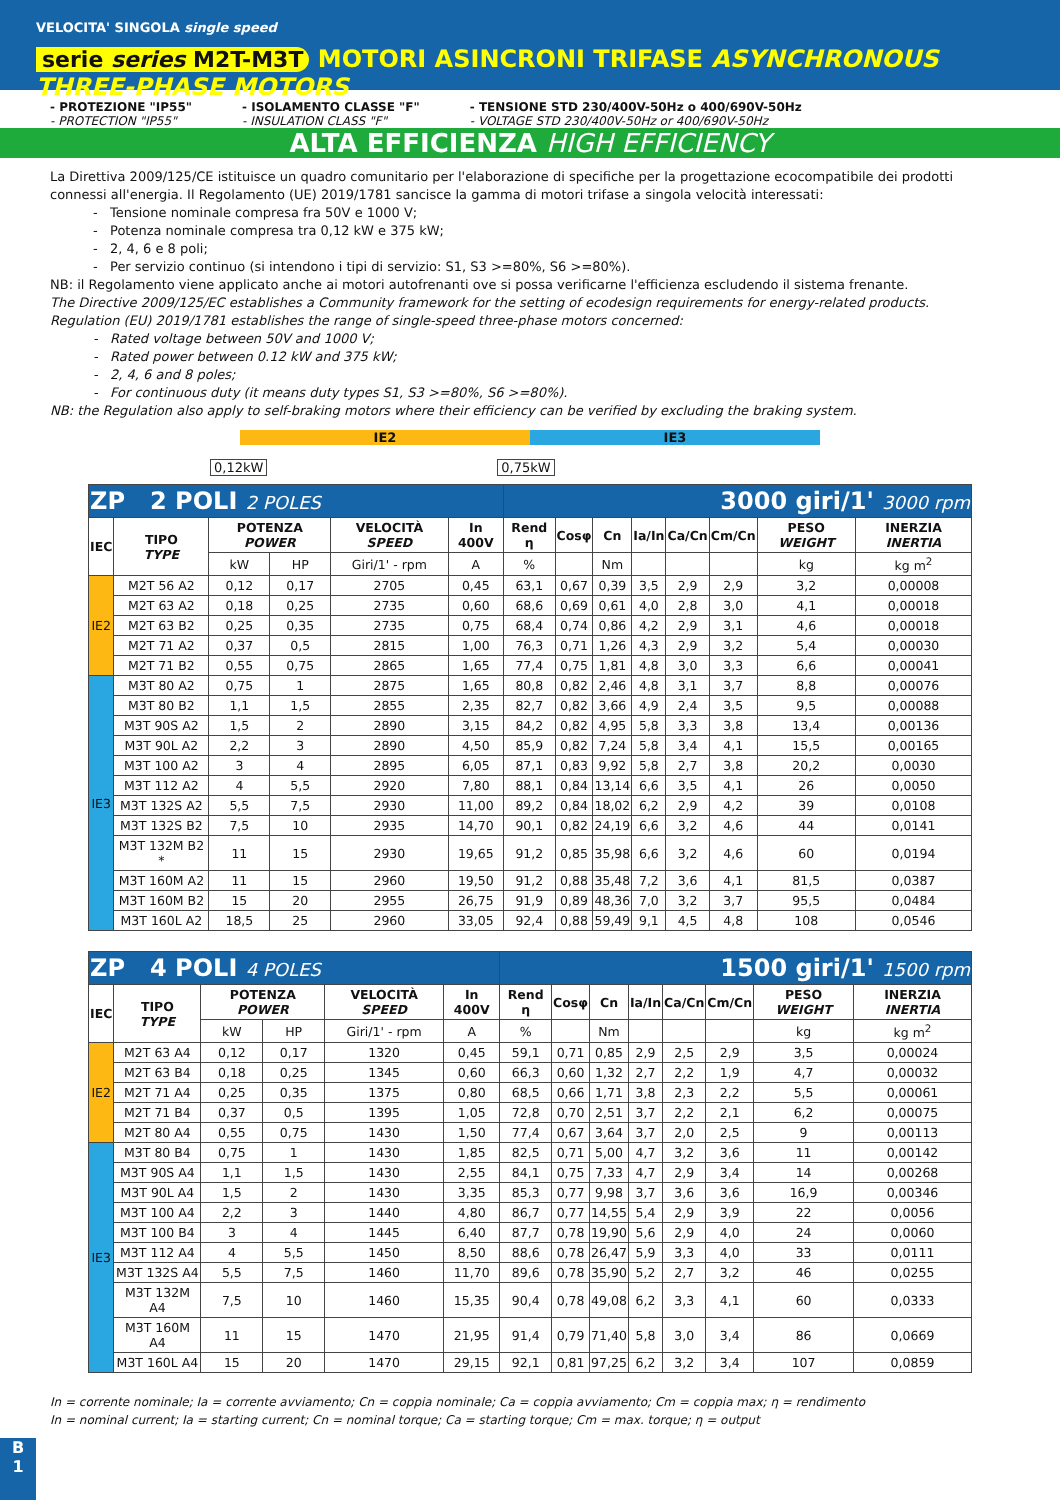VELOCITA' SINGOLA single speed
serie series M2T-M3T MOTORI ASINCRONI TRIFASE ASYNCHRONOUS THREE-PHASE MOTORS
- PROTEZIONE "IP55"
- PROTECTION "IP55"
- ISOLAMENTO CLASSE "F"
- INSULATION CLASS "F"
- TENSIONE STD 230/400V-50Hz o 400/690V-50Hz
- VOLTAGE STD 230/400V-50Hz or 400/690V-50Hz
ALTA EFFICIENZA HIGH EFFICIENCY
La Direttiva 2009/125/CE istituisce un quadro comunitario per l'elaborazione di specifiche per la progettazione ecocompatibile dei prodotti connessi all'energia. Il Regolamento (UE) 2019/1781 sancisce la gamma di motori trifase a singola velocità interessati:
Tensione nominale compresa fra 50V e 1000 V;
Potenza nominale compresa tra 0,12 kW e 375 kW;
2, 4, 6 e 8 poli;
Per servizio continuo (si intendono i tipi di servizio: S1, S3 >=80%, S6 >=80%).
NB: il Regolamento viene applicato anche ai motori autofrenanti ove si possa verificarne l'efficienza escludendo il sistema frenante.
The Directive 2009/125/EC establishes a Community framework for the setting of ecodesign requirements for energy-related products.
Regulation (EU) 2019/1781 establishes the range of single-speed three-phase motors concerned:
Rated voltage between 50V and 1000 V;
Rated power between 0.12 kW and 375 kW;
2, 4, 6 and 8 poles;
For continuous duty (it means duty types S1, S3 >=80%, S6 >=80%).
NB: the Regulation also apply to self-braking motors where their efficiency can be verified by excluding the braking system.
IE2 IE3
0,12kW 0,75kW
| ZP 2 POLI 2 POLES | | | | | | 3000 giri/1' 3000 rpm | | | | | | | |
| IEC | TIPO TYPE | POTENZA POWER | | VELOCITÀ SPEED | In 400V | Rend η | Cosφ | Cn | Ia/In | Ca/Cn | Cm/Cn | PESO WEIGHT | INERZIA INERTIA |
| | | kW | HP | Giri/1' - rpm | A | % | | Nm | | | | kg | kg m<sup>2</sup> |
| IE2 | M2T 56 A2 | 0,12 | 0,17 | 2705 | 0,45 | 63,1 | 0,67 | 0,39 | 3,5 | 2,9 | 2,9 | 3,2 | 0,00008 |
| | M2T 63 A2 | 0,18 | 0,25 | 2735 | 0,60 | 68,6 | 0,69 | 0,61 | 4,0 | 2,8 | 3,0 | 4,1 | 0,00018 |
| | M2T 63 B2 | 0,25 | 0,35 | 2735 | 0,75 | 68,4 | 0,74 | 0,86 | 4,2 | 2,9 | 3,1 | 4,6 | 0,00018 |
| | M2T 71 A2 | 0,37 | 0,5 | 2815 | 1,00 | 76,3 | 0,71 | 1,26 | 4,3 | 2,9 | 3,2 | 5,4 | 0,00030 |
| | M2T 71 B2 | 0,55 | 0,75 | 2865 | 1,65 | 77,4 | 0,75 | 1,81 | 4,8 | 3,0 | 3,3 | 6,6 | 0,00041 |
| IE3 | M3T 80 A2 | 0,75 | 1 | 2875 | 1,65 | 80,8 | 0,82 | 2,46 | 4,8 | 3,1 | 3,7 | 8,8 | 0,00076 |
| | M3T 80 B2 | 1,1 | 1,5 | 2855 | 2,35 | 82,7 | 0,82 | 3,66 | 4,9 | 2,4 | 3,5 | 9,5 | 0,00088 |
| | M3T 90S A2 | 1,5 | 2 | 2890 | 3,15 | 84,2 | 0,82 | 4,95 | 5,8 | 3,3 | 3,8 | 13,4 | 0,00136 |
| | M3T 90L A2 | 2,2 | 3 | 2890 | 4,50 | 85,9 | 0,82 | 7,24 | 5,8 | 3,4 | 4,1 | 15,5 | 0,00165 |
| | M3T 100 A2 | 3 | 4 | 2895 | 6,05 | 87,1 | 0,83 | 9,92 | 5,8 | 2,7 | 3,8 | 20,2 | 0,0030 |
| | M3T 112 A2 | 4 | 5,5 | 2920 | 7,80 | 88,1 | 0,84 | 13,14 | 6,6 | 3,5 | 4,1 | 26 | 0,0050 |
| | M3T 132S A2 | 5,5 | 7,5 | 2930 | 11,00 | 89,2 | 0,84 | 18,02 | 6,2 | 2,9 | 4,2 | 39 | 0,0108 |
| | M3T 132S B2 | 7,5 | 10 | 2935 | 14,70 | 90,1 | 0,82 | 24,19 | 6,6 | 3,2 | 4,6 | 44 | 0,0141 |
| | M3T 132M B2 * | 11 | 15 | 2930 | 19,65 | 91,2 | 0,85 | 35,98 | 6,6 | 3,2 | 4,6 | 60 | 0,0194 |
| | M3T 160M A2 | 11 | 15 | 2960 | 19,50 | 91,2 | 0,88 | 35,48 | 7,2 | 3,6 | 4,1 | 81,5 | 0,0387 |
| | M3T 160M B2 | 15 | 20 | 2955 | 26,75 | 91,9 | 0,89 | 48,36 | 7,0 | 3,2 | 3,7 | 95,5 | 0,0484 |
| | M3T 160L A2 | 18,5 | 25 | 2960 | 33,05 | 92,4 | 0,88 | 59,49 | 9,1 | 4,5 | 4,8 | 108 | 0,0546 |
| ZP 4 POLI 4 POLES | | | | | | 1500 giri/1' 1500 rpm | | | | | | | |
| IEC | TIPO TYPE | POTENZA POWER | | VELOCITÀ SPEED | In 400V | Rend η | Cosφ | Cn | Ia/In | Ca/Cn | Cm/Cn | PESO WEIGHT | INERZIA INERTIA |
| | | kW | HP | Giri/1' - rpm | A | % | | Nm | | | | kg | kg m<sup>2</sup> |
| IE2 | M2T 63 A4 | 0,12 | 0,17 | 1320 | 0,45 | 59,1 | 0,71 | 0,85 | 2,9 | 2,5 | 2,9 | 3,5 | 0,00024 |
| | M2T 63 B4 | 0,18 | 0,25 | 1345 | 0,60 | 66,3 | 0,60 | 1,32 | 2,7 | 2,2 | 1,9 | 4,7 | 0,00032 |
| | M2T 71 A4 | 0,25 | 0,35 | 1375 | 0,80 | 68,5 | 0,66 | 1,71 | 3,8 | 2,3 | 2,2 | 5,5 | 0,00061 |
| | M2T 71 B4 | 0,37 | 0,5 | 1395 | 1,05 | 72,8 | 0,70 | 2,51 | 3,7 | 2,2 | 2,1 | 6,2 | 0,00075 |
| | M2T 80 A4 | 0,55 | 0,75 | 1430 | 1,50 | 77,4 | 0,67 | 3,64 | 3,7 | 2,0 | 2,5 | 9 | 0,00113 |
| IE3 | M3T 80 B4 | 0,75 | 1 | 1430 | 1,85 | 82,5 | 0,71 | 5,00 | 4,7 | 3,2 | 3,6 | 11 | 0,00142 |
| | M3T 90S A4 | 1,1 | 1,5 | 1430 | 2,55 | 84,1 | 0,75 | 7,33 | 4,7 | 2,9 | 3,4 | 14 | 0,00268 |
| | M3T 90L A4 | 1,5 | 2 | 1430 | 3,35 | 85,3 | 0,77 | 9,98 | 3,7 | 3,6 | 3,6 | 16,9 | 0,00346 |
| | M3T 100 A4 | 2,2 | 3 | 1440 | 4,80 | 86,7 | 0,77 | 14,55 | 5,4 | 2,9 | 3,9 | 22 | 0,0056 |
| | M3T 100 B4 | 3 | 4 | 1445 | 6,40 | 87,7 | 0,78 | 19,90 | 5,6 | 2,9 | 4,0 | 24 | 0,0060 |
| | M3T 112 A4 | 4 | 5,5 | 1450 | 8,50 | 88,6 | 0,78 | 26,47 | 5,9 | 3,3 | 4,0 | 33 | 0,0111 |
| | M3T 132S A4 | 5,5 | 7,5 | 1460 | 11,70 | 89,6 | 0,78 | 35,90 | 5,2 | 2,7 | 3,2 | 46 | 0,0255 |
| | M3T 132M A4 | 7,5 | 10 | 1460 | 15,35 | 90,4 | 0,78 | 49,08 | 6,2 | 3,3 | 4,1 | 60 | 0,0333 |
| | M3T 160M A4 | 11 | 15 | 1470 | 21,95 | 91,4 | 0,79 | 71,40 | 5,8 | 3,0 | 3,4 | 86 | 0,0669 |
| | M3T 160L A4 | 15 | 20 | 1470 | 29,15 | 92,1 | 0,81 | 97,25 | 6,2 | 3,2 | 3,4 | 107 | 0,0859 |
In = corrente nominale; Ia = corrente avviamento; Cn = coppia nominale; Ca = coppia avviamento; Cm = coppia max; η = rendimento
In = nominal current; Ia = starting current; Cn = nominal torque; Ca = starting torque; Cm = max. torque; η = output
B
1